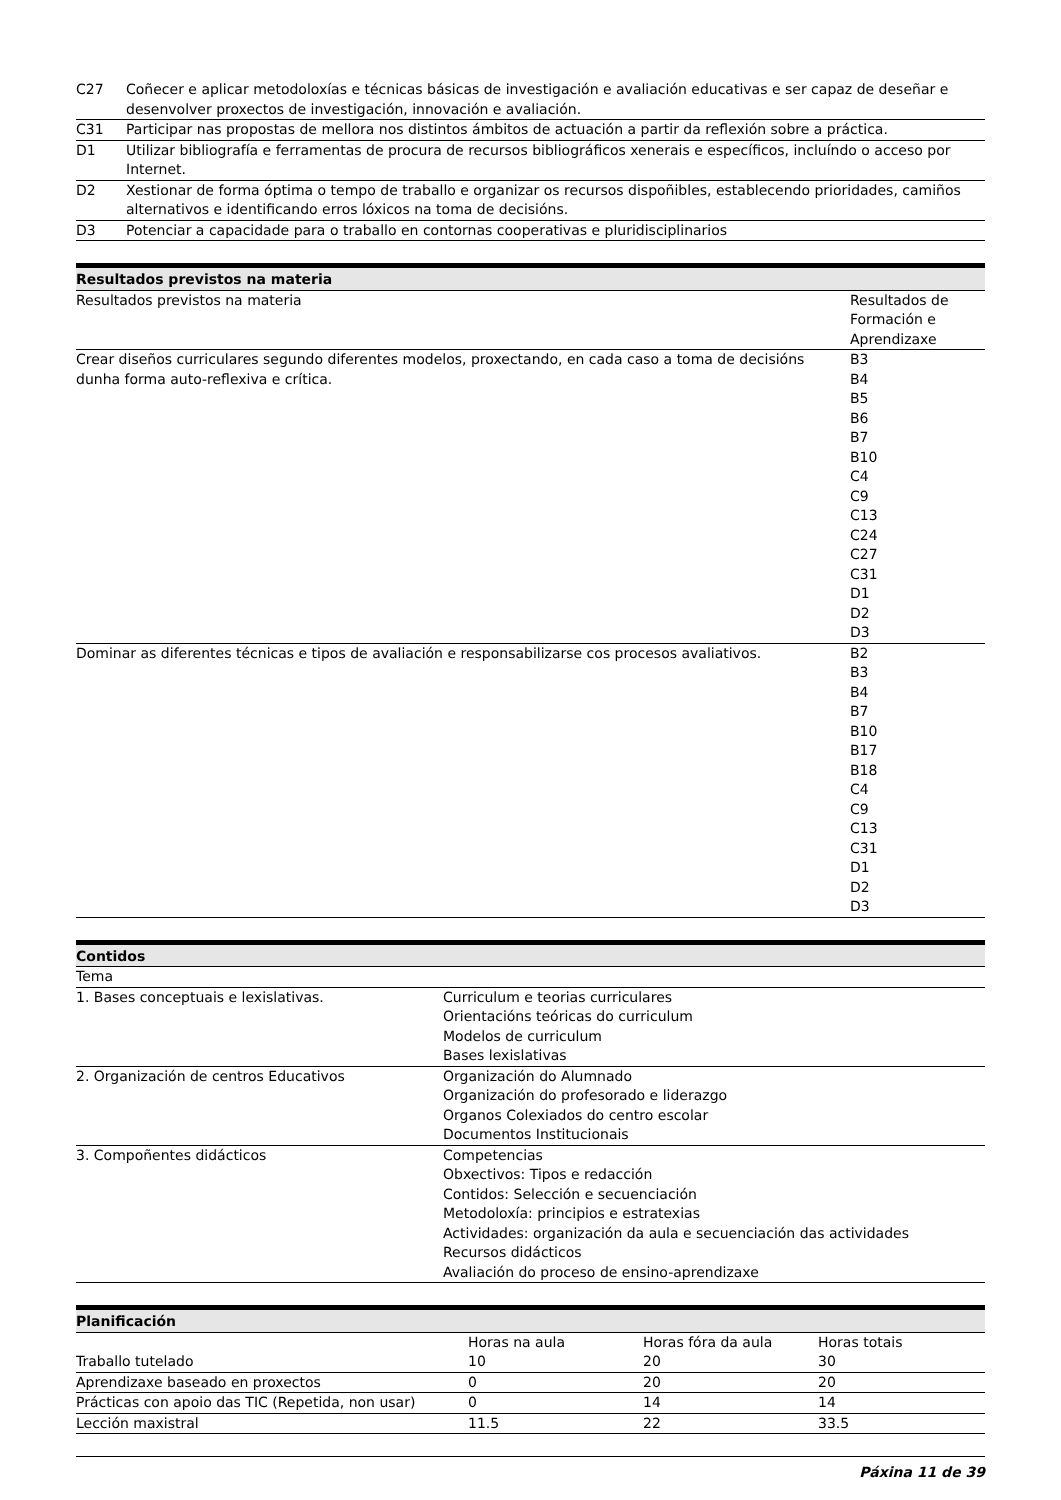| C27 | Coñecer e aplicar metodoloxías e técnicas básicas de investigación e avaliación educativas e ser capaz de deseñar e desenvolver proxectos de investigación, innovación e avaliación. |
| C31 | Participar nas propostas de mellora nos distintos ámbitos de actuación a partir da reflexión sobre a práctica. |
| D1 | Utilizar bibliografía e ferramentas de procura de recursos bibliográficos xenerais e específicos, incluíndo o acceso por Internet. |
| D2 | Xestionar de forma óptima o tempo de traballo e organizar os recursos dispoñibles, establecendo prioridades, camiños alternativos e identificando erros lóxicos na toma de decisións. |
| D3 | Potenciar a capacidade para o traballo en contornas cooperativas e pluridisciplinarios |
Resultados previstos na materia
| Resultados previstos na materia | Resultados de Formación e Aprendizaxe |
| Crear diseños curriculares segundo diferentes modelos, proxectando, en cada caso a toma de decisións dunha forma auto-reflexiva e crítica. | B3 B4 B5 B6 B7 B10 C4 C9 C13 C24 C27 C31 D1 D2 D3 |
| Dominar as diferentes técnicas e tipos de avaliación e responsabilizarse cos procesos avaliativos. | B2 B3 B4 B7 B10 B17 B18 C4 C9 C13 C31 D1 D2 D3 |
Contidos
| Tema | |
| 1. Bases conceptuais e lexislativas. | Curriculum e teorias curriculares Orientacións teóricas do curriculum Modelos de curriculum Bases lexislativas |
| 2. Organización de centros Educativos | Organización do Alumnado Organización do profesorado e liderazgo Organos Colexiados do centro escolar Documentos Institucionais |
| 3. Compoñentes didácticos | Competencias Obxectivos: Tipos e redacción Contidos: Selección e secuenciación Metodoloxía: principios e estratexias Actividades: organización da aula e secuenciación das actividades Recursos didácticos Avaliación do proceso de ensino-aprendizaxe |
Planificación
| | Horas na aula | Horas fóra da aula | Horas totais |
| --- | --- | --- | --- |
| Traballo tutelado | 10 | 20 | 30 |
| Aprendizaxe baseado en proxectos | 0 | 20 | 20 |
| Prácticas con apoio das TIC (Repetida, non usar) | 0 | 14 | 14 |
| Lección maxistral | 11.5 | 22 | 33.5 |
Páxina 11 de 39